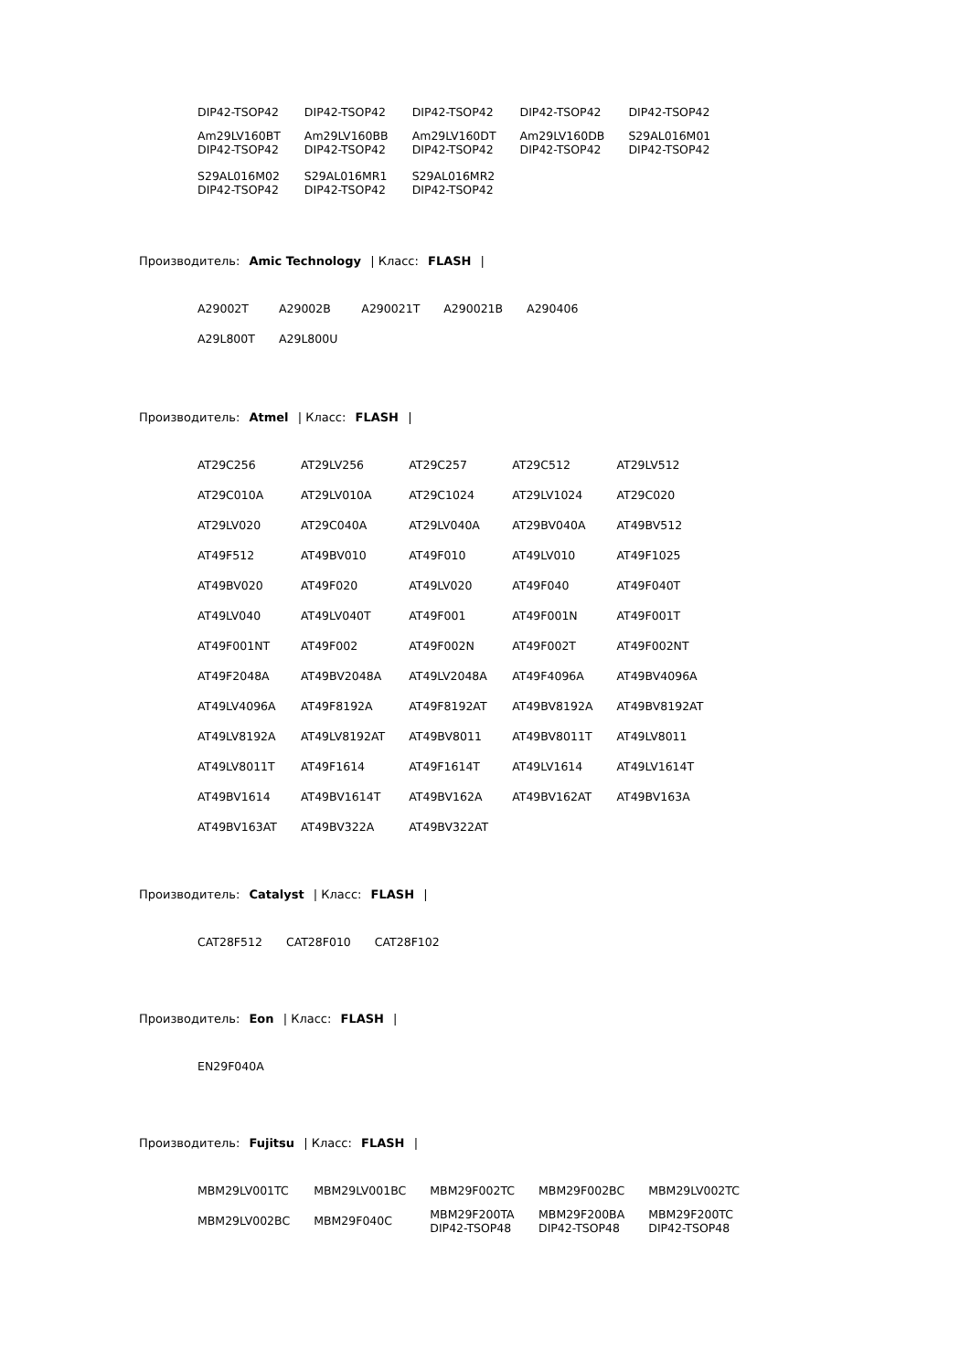| DIP42-TSOP42 | DIP42-TSOP42 | DIP42-TSOP42 | DIP42-TSOP42 | DIP42-TSOP42 |
| Am29LV160BT DIP42-TSOP42 | Am29LV160BB DIP42-TSOP42 | Am29LV160DT DIP42-TSOP42 | Am29LV160DB DIP42-TSOP42 | S29AL016M01 DIP42-TSOP42 |
| S29AL016M02 DIP42-TSOP42 | S29AL016MR1 DIP42-TSOP42 | S29AL016MR2 DIP42-TSOP42 | | |
Производитель: Amic Technology | Класс: FLASH |
| A29002T | A29002B | A290021T | A290021B | A290406 |
| A29L800T | A29L800U | | | |
Производитель: Atmel | Класс: FLASH |
| AT29C256 | AT29LV256 | AT29C257 | AT29C512 | AT29LV512 |
| AT29C010A | AT29LV010A | AT29C1024 | AT29LV1024 | AT29C020 |
| AT29LV020 | AT29C040A | AT29LV040A | AT29BV040A | AT49BV512 |
| AT49F512 | AT49BV010 | AT49F010 | AT49LV010 | AT49F1025 |
| AT49BV020 | AT49F020 | AT49LV020 | AT49F040 | AT49F040T |
| AT49LV040 | AT49LV040T | AT49F001 | AT49F001N | AT49F001T |
| AT49F001NT | AT49F002 | AT49F002N | AT49F002T | AT49F002NT |
| AT49F2048A | AT49BV2048A | AT49LV2048A | AT49F4096A | AT49BV4096A |
| AT49LV4096A | AT49F8192A | AT49F8192AT | AT49BV8192A | AT49BV8192AT |
| AT49LV8192A | AT49LV8192AT | AT49BV8011 | AT49BV8011T | AT49LV8011 |
| AT49LV8011T | AT49F1614 | AT49F1614T | AT49LV1614 | AT49LV1614T |
| AT49BV1614 | AT49BV1614T | AT49BV162A | AT49BV162AT | AT49BV163A |
| AT49BV163AT | AT49BV322A | AT49BV322AT | | |
Производитель: Catalyst | Класс: FLASH |
| CAT28F512 | CAT28F010 | CAT28F102 |
Производитель: Eon | Класс: FLASH |
| EN29F040A |
Производитель: Fujitsu | Класс: FLASH |
| MBM29LV001TC | MBM29LV001BC | MBM29F002TC | MBM29F002BC | MBM29LV002TC |
| MBM29LV002BC | MBM29F040C | MBM29F200TA DIP42-TSOP48 | MBM29F200BA DIP42-TSOP48 | MBM29F200TC DIP42-TSOP48 |